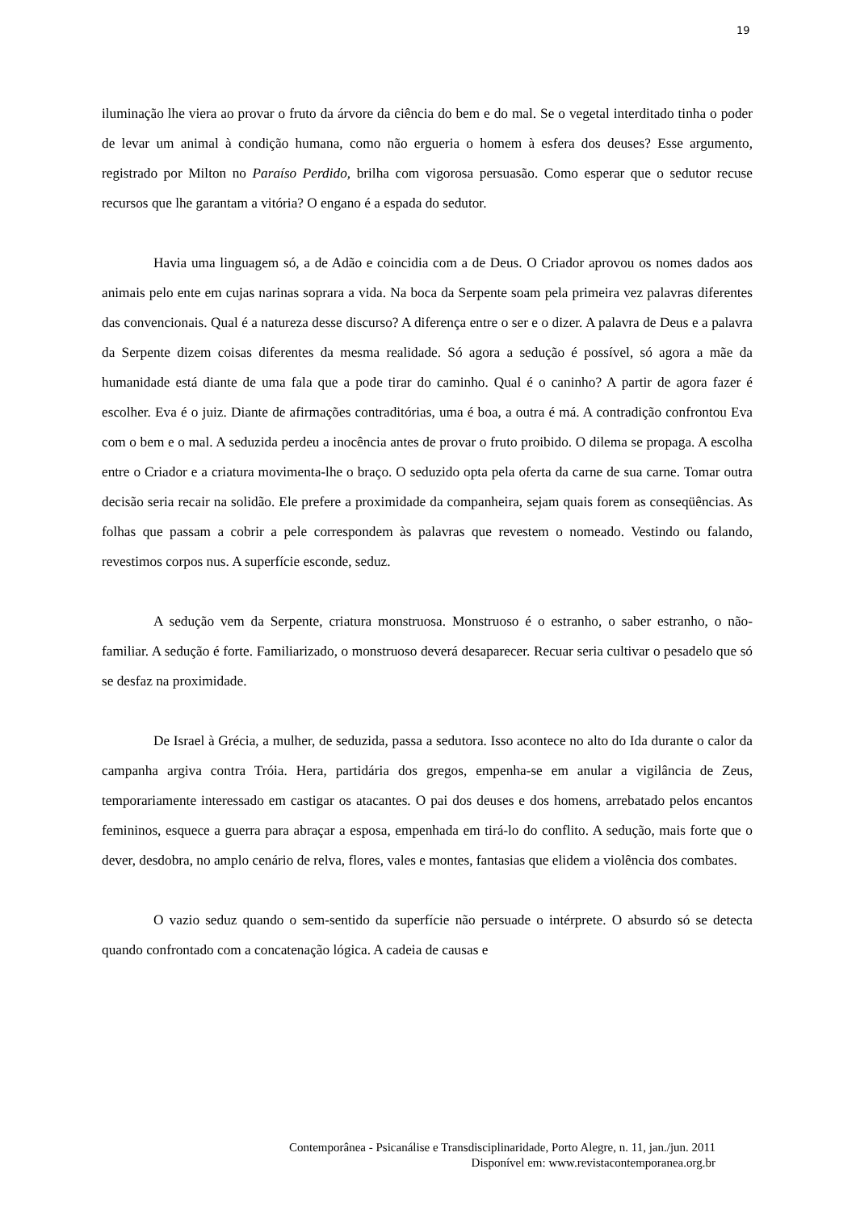19
iluminação lhe viera ao provar o fruto da árvore da ciência do bem e do mal. Se o vegetal interditado tinha o poder de levar um animal à condição humana, como não ergueria o homem à esfera dos deuses? Esse argumento, registrado por Milton no Paraíso Perdido, brilha com vigorosa persuasão. Como esperar que o sedutor recuse recursos que lhe garantam a vitória? O engano é a espada do sedutor.
Havia uma linguagem só, a de Adão e coincidia com a de Deus. O Criador aprovou os nomes dados aos animais pelo ente em cujas narinas soprara a vida. Na boca da Serpente soam pela primeira vez palavras diferentes das convencionais. Qual é a natureza desse discurso? A diferença entre o ser e o dizer. A palavra de Deus e a palavra da Serpente dizem coisas diferentes da mesma realidade. Só agora a sedução é possível, só agora a mãe da humanidade está diante de uma fala que a pode tirar do caminho. Qual é o caninho? A partir de agora fazer é escolher. Eva é o juiz. Diante de afirmações contraditórias, uma é boa, a outra é má. A contradição confrontou Eva com o bem e o mal. A seduzida perdeu a inocência antes de provar o fruto proibido. O dilema se propaga. A escolha entre o Criador e a criatura movimenta-lhe o braço. O seduzido opta pela oferta da carne de sua carne. Tomar outra decisão seria recair na solidão. Ele prefere a proximidade da companheira, sejam quais forem as conseqüências. As folhas que passam a cobrir a pele correspondem às palavras que revestem o nomeado. Vestindo ou falando, revestimos corpos nus. A superfície esconde, seduz.
A sedução vem da Serpente, criatura monstruosa. Monstruoso é o estranho, o saber estranho, o não-familiar. A sedução é forte. Familiarizado, o monstruoso deverá desaparecer. Recuar seria cultivar o pesadelo que só se desfaz na proximidade.
De Israel à Grécia, a mulher, de seduzida, passa a sedutora. Isso acontece no alto do Ida durante o calor da campanha argiva contra Tróia. Hera, partidária dos gregos, empenha-se em anular a vigilância de Zeus, temporariamente interessado em castigar os atacantes. O pai dos deuses e dos homens, arrebatado pelos encantos femininos, esquece a guerra para abraçar a esposa, empenhada em tirá-lo do conflito. A sedução, mais forte que o dever, desdobra, no amplo cenário de relva, flores, vales e montes, fantasias que elidem a violência dos combates.
O vazio seduz quando o sem-sentido da superfície não persuade o intérprete. O absurdo só se detecta quando confrontado com a concatenação lógica. A cadeia de causas e
Contemporânea - Psicanálise e Transdisciplinaridade, Porto Alegre, n. 11, jan./jun. 2011
Disponível em: www.revistacontemporanea.org.br